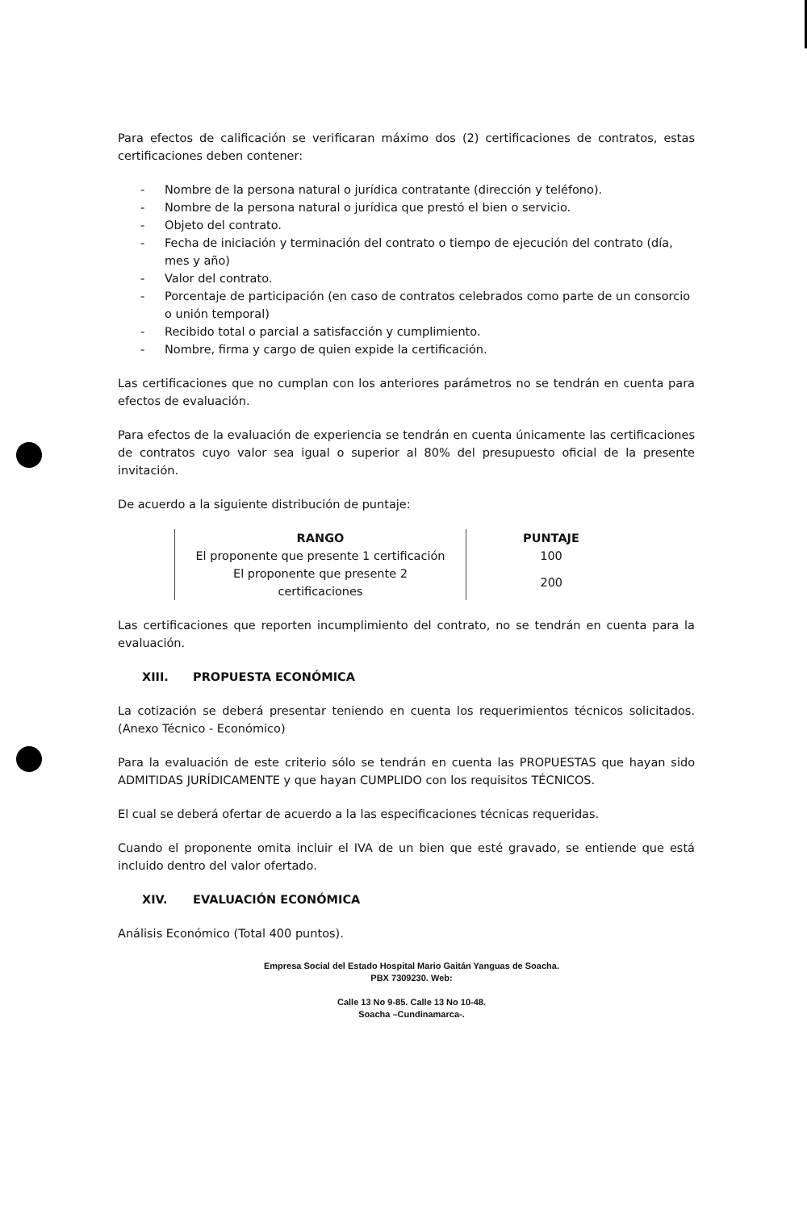Para efectos de calificación se verificaran máximo dos (2) certificaciones de contratos, estas certificaciones deben contener:
- Nombre de la persona natural o jurídica contratante (dirección y teléfono).
- Nombre de la persona natural o jurídica que prestó el bien o servicio.
- Objeto del contrato.
- Fecha de iniciación y terminación del contrato o tiempo de ejecución del contrato (día, mes y año)
- Valor del contrato.
- Porcentaje de participación (en caso de contratos celebrados como parte de un consorcio o unión temporal)
- Recibido total o parcial a satisfacción y cumplimiento.
- Nombre, firma y cargo de quien expide la certificación.
Las certificaciones que no cumplan con los anteriores parámetros no se tendrán en cuenta para efectos de evaluación.
Para efectos de la evaluación de experiencia se tendrán en cuenta únicamente las certificaciones de contratos cuyo valor sea igual o superior al 80% del presupuesto oficial de la presente invitación.
De acuerdo a la siguiente distribución de puntaje:
| RANGO | PUNTAJE |
| --- | --- |
| El proponente que presente 1 certificación | 100 |
| El proponente que presente 2 certificaciones | 200 |
Las certificaciones que reporten incumplimiento del contrato, no se tendrán en cuenta para la evaluación.
XIII. PROPUESTA ECONÓMICA
La cotización se deberá presentar teniendo en cuenta los requerimientos técnicos solicitados. (Anexo Técnico - Económico)
Para la evaluación de este criterio sólo se tendrán en cuenta las PROPUESTAS que hayan sido ADMITIDAS JURÍDICAMENTE y que hayan CUMPLIDO con los requisitos TÉCNICOS.
El cual se deberá ofertar de acuerdo a la las especificaciones técnicas requeridas.
Cuando el proponente omita incluir el IVA de un bien que esté gravado, se entiende que está incluido dentro del valor ofertado.
XIV. EVALUACIÓN ECONÓMICA
Análisis Económico (Total 400 puntos).
Empresa Social del Estado Hospital Mario Gaitán Yanguas de Soacha.
PBX 7309230. Web:
Calle 13 No 9-85. Calle 13 No 10-48.
Soacha –Cundinamarca-.